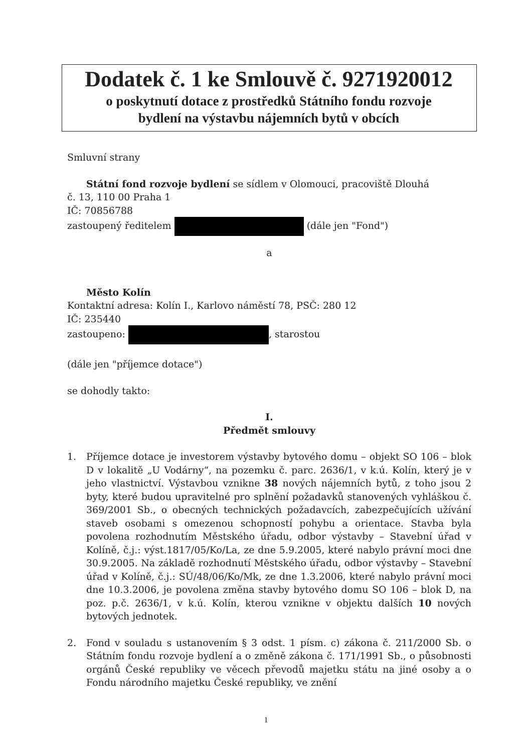Dodatek č. 1 ke Smlouvě č. 9271920012
o poskytnutí dotace z prostředků Státního fondu rozvoje
bydlení na výstavbu nájemních bytů v obcích
Smluvní strany
Státní fond rozvoje bydlení se sídlem v Olomouci, pracoviště Dlouhá
č. 13, 110 00 Praha 1
IČ: 70856788
zastoupený ředitelem (dále jen "Fond")
a
Město Kolín
Kontaktní adresa: Kolín I., Karlovo náměstí 78, PSČ: 280 12
IČ: 235440
zastoupeno: , starostou
(dále jen "příjemce dotace")
se dohodly takto:
I.
Předmět smlouvy
1. Příjemce dotace je investorem výstavby bytového domu – objekt SO 106 – blok D v lokalitě „U Vodárny“, na pozemku č. parc. 2636/1, v k.ú. Kolín, který je v jeho vlastnictví. Výstavbou vznikne 38 nových nájemních bytů, z toho jsou 2 byty, které budou upravitelné pro splnění požadavků stanovených vyhláškou č. 369/2001 Sb., o obecných technických požadavcích, zabezpečujících užívání staveb osobami s omezenou schopností pohybu a orientace. Stavba byla povolena rozhodnutím Městského úřadu, odbor výstavby – Stavební úřad v Kolíně, č.j.: výst.1817/05/Ko/La, ze dne 5.9.2005, které nabylo právní moci dne 30.9.2005. Na základě rozhodnutí Městského úřadu, odbor výstavby – Stavební úřad v Kolíně, č.j.: SÚ/48/06/Ko/Mk, ze dne 1.3.2006, které nabylo právní moci dne 10.3.2006, je povolena změna stavby bytového domu SO 106 – blok D, na poz. p.č. 2636/1, v k.ú. Kolín, kterou vznikne v objektu dalších 10 nových bytových jednotek.
2. Fond v souladu s ustanovením § 3 odst. 1 písm. c) zákona č. 211/2000 Sb. o Státním fondu rozvoje bydlení a o změně zákona č. 171/1991 Sb., o působnosti orgánů České republiky ve věcech převodů majetku státu na jiné osoby a o Fondu národního majetku České republiky, ve znění
1